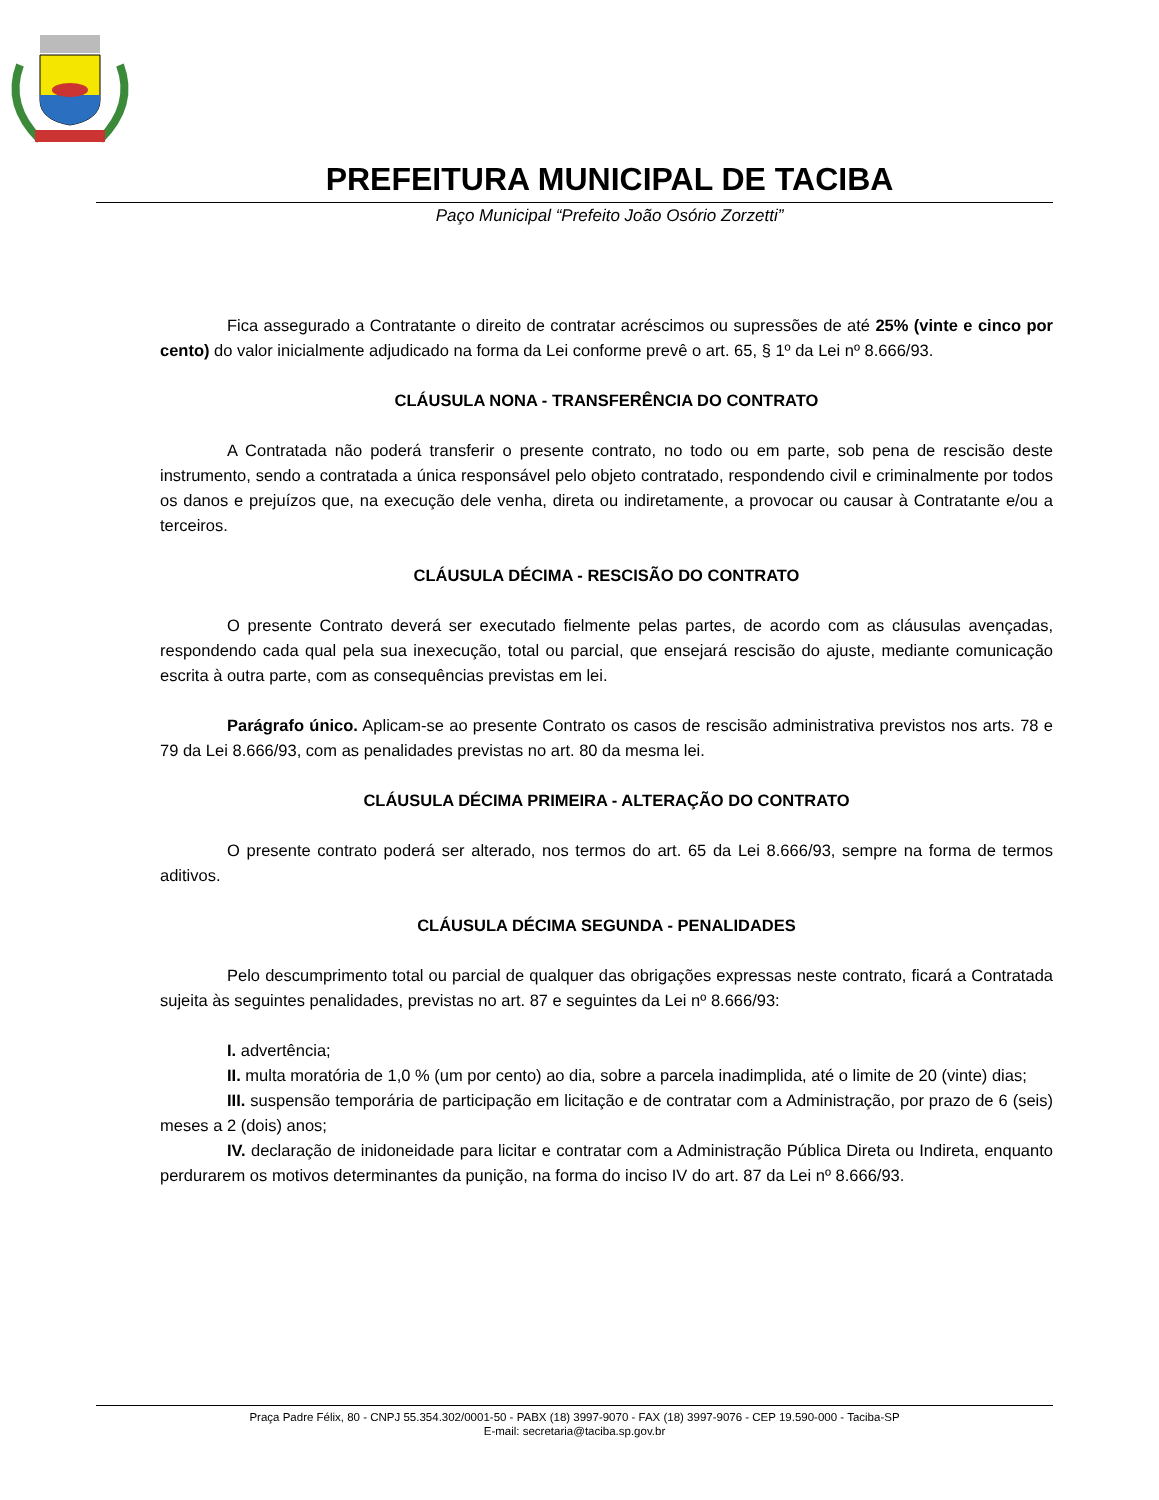PREFEITURA MUNICIPAL DE TACIBA
Paço Municipal “Prefeito João Osório Zorzetti”
Fica assegurado a Contratante o direito de contratar acréscimos ou supressões de até 25% (vinte e cinco por cento) do valor inicialmente adjudicado na forma da Lei conforme prevê o art. 65, § 1º da Lei nº 8.666/93.
CLÁUSULA NONA - TRANSFERÊNCIA DO CONTRATO
A Contratada não poderá transferir o presente contrato, no todo ou em parte, sob pena de rescisão deste instrumento, sendo a contratada a única responsável pelo objeto contratado, respondendo civil e criminalmente por todos os danos e prejuízos que, na execução dele venha, direta ou indiretamente, a provocar ou causar à Contratante e/ou a terceiros.
CLÁUSULA DÉCIMA - RESCISÃO DO CONTRATO
O presente Contrato deverá ser executado fielmente pelas partes, de acordo com as cláusulas avençadas, respondendo cada qual pela sua inexecução, total ou parcial, que ensejará rescisão do ajuste, mediante comunicação escrita à outra parte, com as consequências previstas em lei.
Parágrafo único. Aplicam-se ao presente Contrato os casos de rescisão administrativa previstos nos arts. 78 e 79 da Lei 8.666/93, com as penalidades previstas no art. 80 da mesma lei.
CLÁUSULA DÉCIMA PRIMEIRA - ALTERAÇÃO DO CONTRATO
O presente contrato poderá ser alterado, nos termos do art. 65 da Lei 8.666/93, sempre na forma de termos aditivos.
CLÁUSULA DÉCIMA SEGUNDA - PENALIDADES
Pelo descumprimento total ou parcial de qualquer das obrigações expressas neste contrato, ficará a Contratada sujeita às seguintes penalidades, previstas no art. 87 e seguintes da Lei nº 8.666/93:
I. advertência;
II. multa moratória de 1,0 % (um por cento) ao dia, sobre a parcela inadimplida, até o limite de 20 (vinte) dias;
III. suspensão temporária de participação em licitação e de contratar com a Administração, por prazo de 6 (seis) meses a 2 (dois) anos;
IV. declaração de inidoneidade para licitar e contratar com a Administração Pública Direta ou Indireta, enquanto perdurarem os motivos determinantes da punição, na forma do inciso IV do art. 87 da Lei nº 8.666/93.
Praça Padre Félix, 80 - CNPJ 55.354.302/0001-50 - PABX (18) 3997-9070 - FAX (18) 3997-9076 - CEP 19.590-000 - Taciba-SP
E-mail: secretaria@taciba.sp.gov.br